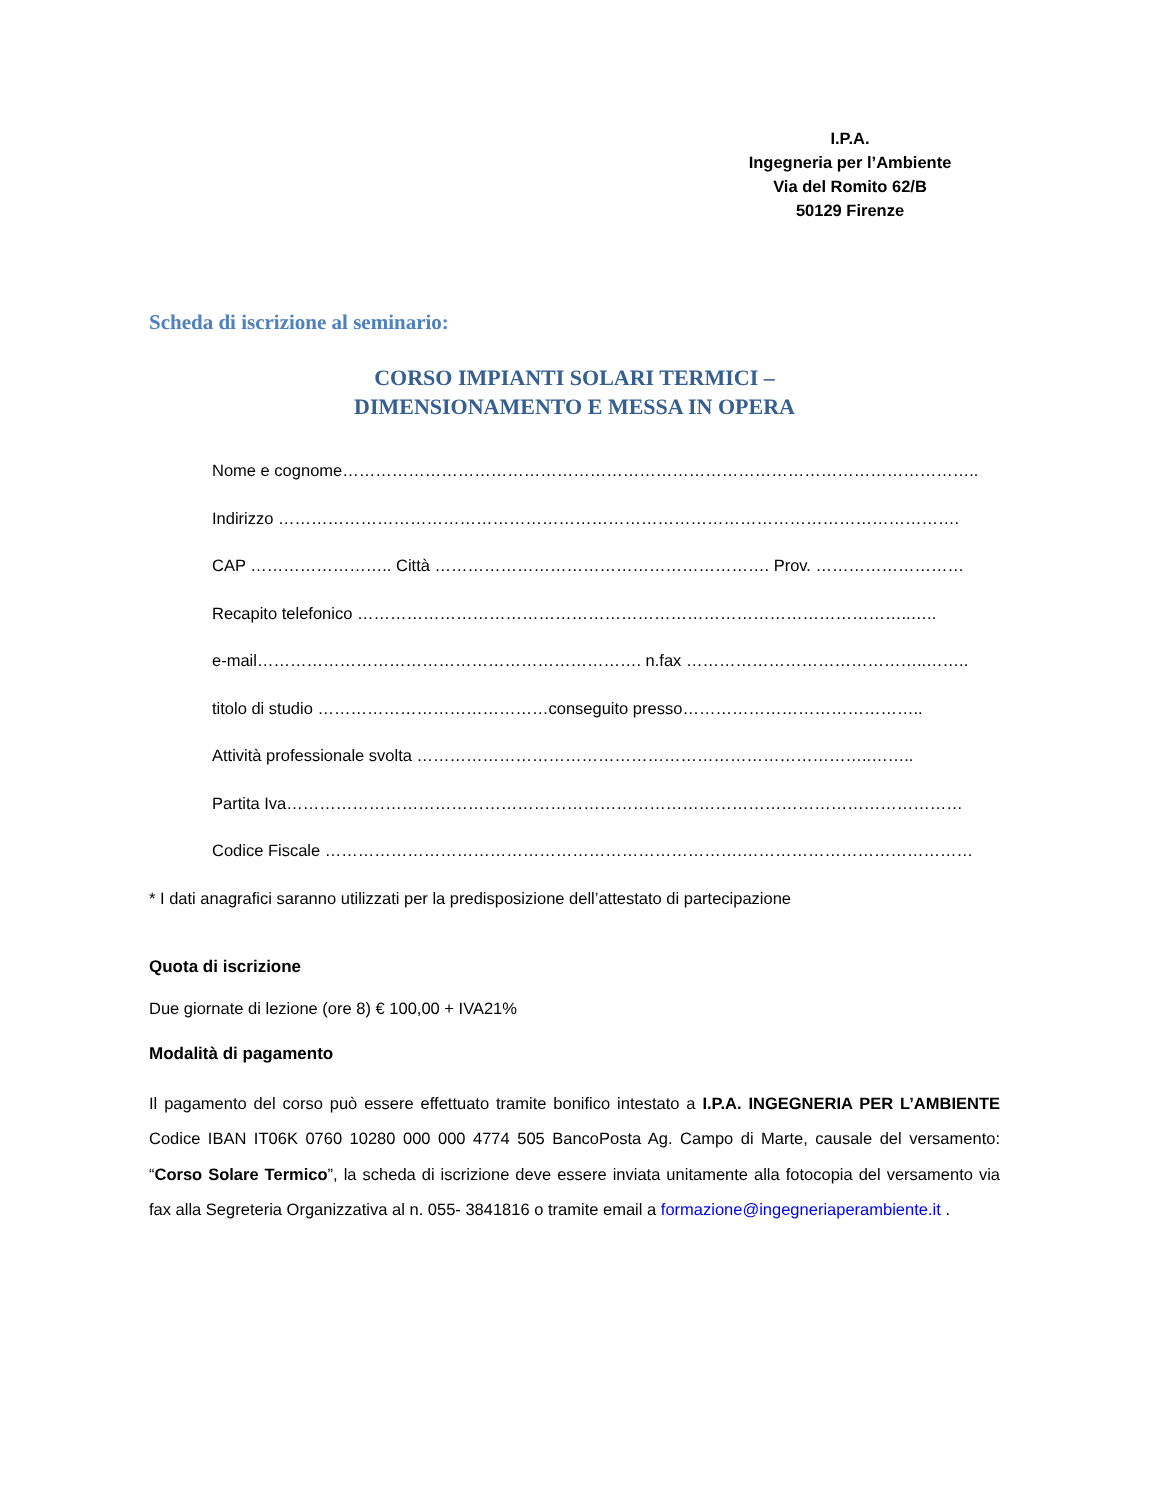I.P.A.
Ingegneria per l’Ambiente
Via del Romito 62/B
50129 Firenze
Scheda di iscrizione al seminario:
CORSO IMPIANTI SOLARI TERMICI –
DIMENSIONAMENTO E MESSA IN OPERA
Nome e cognome……………………………………………………………………………………………………..
Indirizzo …………………………………………………………………………………………………………….
CAP …………………….. Città ……………………………………………………. Prov. ………………………
Recapito telefonico ………………………………………………………………………………………..…..
e-mail……………………………………………………………. n.fax ……………………………………..……..
titolo di studio ……………………………………conseguito presso……………………………………..
Attività professionale svolta ………………………………………………………………………..……..
Partita Iva……………………………………………………………………………………………………………
Codice Fiscale ………………………………………………………………….……………………………………
* I dati anagrafici saranno utilizzati per la predisposizione dell’attestato di partecipazione
Quota di iscrizione
Due giornate di lezione (ore 8) € 100,00 + IVA21%
Modalità di pagamento
Il pagamento del corso può essere effettuato tramite bonifico intestato a I.P.A. INGEGNERIA PER L’AMBIENTE Codice IBAN IT06K 0760 10280 000 000 4774 505 BancoPosta Ag. Campo di Marte, causale del versamento: “Corso Solare Termico”, la scheda di iscrizione deve essere inviata unitamente alla fotocopia del versamento via fax alla Segreteria Organizzativa al n. 055- 3841816 o tramite email a formazione@ingegneriaperambiente.it .